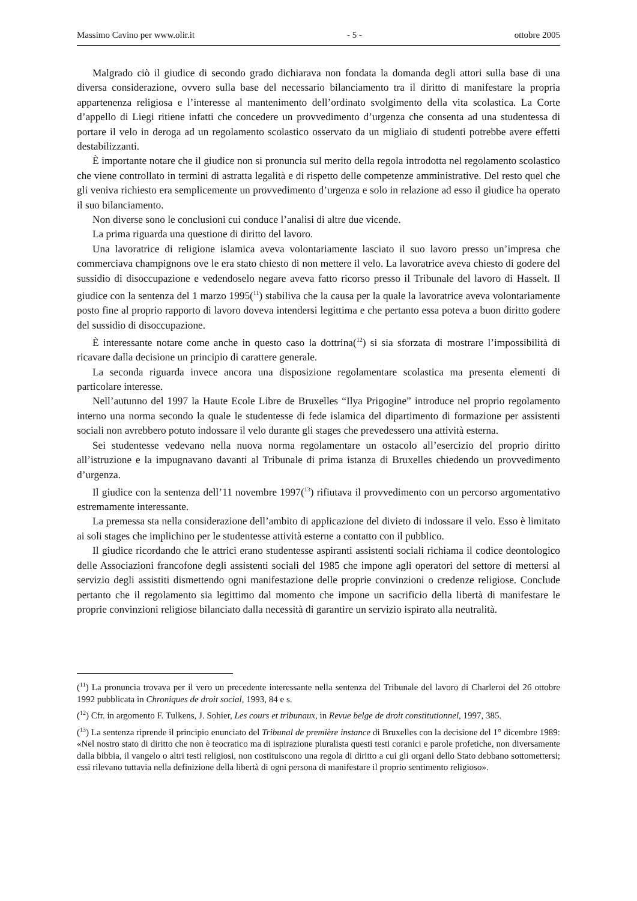Massimo Cavino per www.olir.it - 5 - ottobre 2005
Malgrado ciò il giudice di secondo grado dichiarava non fondata la domanda degli attori sulla base di una diversa considerazione, ovvero sulla base del necessario bilanciamento tra il diritto di manifestare la propria appartenenza religiosa e l’interesse al mantenimento dell’ordinato svolgimento della vita scolastica. La Corte d’appello di Liegi ritiene infatti che concedere un provvedimento d’urgenza che consenta ad una studentessa di portare il velo in deroga ad un regolamento scolastico osservato da un migliaio di studenti potrebbe avere effetti destabilizzanti.
È importante notare che il giudice non si pronuncia sul merito della regola introdotta nel regolamento scolastico che viene controllato in termini di astratta legalità e di rispetto delle competenze amministrative. Del resto quel che gli veniva richiesto era semplicemente un provvedimento d’urgenza e solo in relazione ad esso il giudice ha operato il suo bilanciamento.
Non diverse sono le conclusioni cui conduce l’analisi di altre due vicende.
La prima riguarda una questione di diritto del lavoro.
Una lavoratrice di religione islamica aveva volontariamente lasciato il suo lavoro presso un’impresa che commerciava champignons ove le era stato chiesto di non mettere il velo. La lavoratrice aveva chiesto di godere del sussidio di disoccupazione e vedendoselo negare aveva fatto ricorso presso il Tribunale del lavoro di Hasselt. Il giudice con la sentenza del 1 marzo 1995(<sup>11</sup>) stabiliva che la causa per la quale la lavoratrice aveva volontariamente posto fine al proprio rapporto di lavoro doveva intendersi legittima e che pertanto essa poteva a buon diritto godere del sussidio di disoccupazione.
È interessante notare come anche in questo caso la dottrina(<sup>12</sup>) si sia sforzata di mostrare l’impossibilità di ricavare dalla decisione un principio di carattere generale.
La seconda riguarda invece ancora una disposizione regolamentare scolastica ma presenta elementi di particolare interesse.
Nell’autunno del 1997 la Haute Ecole Libre de Bruxelles “Ilya Prigogine” introduce nel proprio regolamento interno una norma secondo la quale le studentesse di fede islamica del dipartimento di formazione per assistenti sociali non avrebbero potuto indossare il velo durante gli stages che prevedessero una attività esterna.
Sei studentesse vedevano nella nuova norma regolamentare un ostacolo all’esercizio del proprio diritto all’istruzione e la impugnavano davanti al Tribunale di prima istanza di Bruxelles chiedendo un provvedimento d’urgenza.
Il giudice con la sentenza dell’11 novembre 1997(<sup>13</sup>) rifiutava il provvedimento con un percorso argomentativo estremamente interessante.
La premessa sta nella considerazione dell’ambito di applicazione del divieto di indossare il velo. Esso è limitato ai soli stages che implichino per le studentesse attività esterne a contatto con il pubblico.
Il giudice ricordando che le attrici erano studentesse aspiranti assistenti sociali richiama il codice deontologico delle Associazioni francofone degli assistenti sociali del 1985 che impone agli operatori del settore di mettersi al servizio degli assistiti dismettendo ogni manifestazione delle proprie convinzioni o credenze religiose. Conclude pertanto che il regolamento sia legittimo dal momento che impone un sacrificio della libertà di manifestare le proprie convinzioni religiose bilanciato dalla necessità di garantire un servizio ispirato alla neutralità.
(<sup>11</sup>) La pronuncia trovava per il vero un precedente interessante nella sentenza del Tribunale del lavoro di Charleroi del 26 ottobre 1992 pubblicata in Chroniques de droit social, 1993, 84 e s.
(<sup>12</sup>) Cfr. in argomento F. Tulkens, J. Sohier, Les cours et tribunaux, in Revue belge de droit constitutionnel, 1997, 385.
(<sup>13</sup>) La sentenza riprende il principio enunciato del Tribunal de première instance di Bruxelles con la decisione del 1° dicembre 1989: «Nel nostro stato di diritto che non è teocratico ma di ispirazione pluralista questi testi coranici e parole profetiche, non diversamente dalla bibbia, il vangelo o altri testi religiosi, non costituiscono una regola di diritto a cui gli organi dello Stato debbano sottomettersi; essi rilevano tuttavia nella definizione della libertà di ogni persona di manifestare il proprio sentimento religioso».